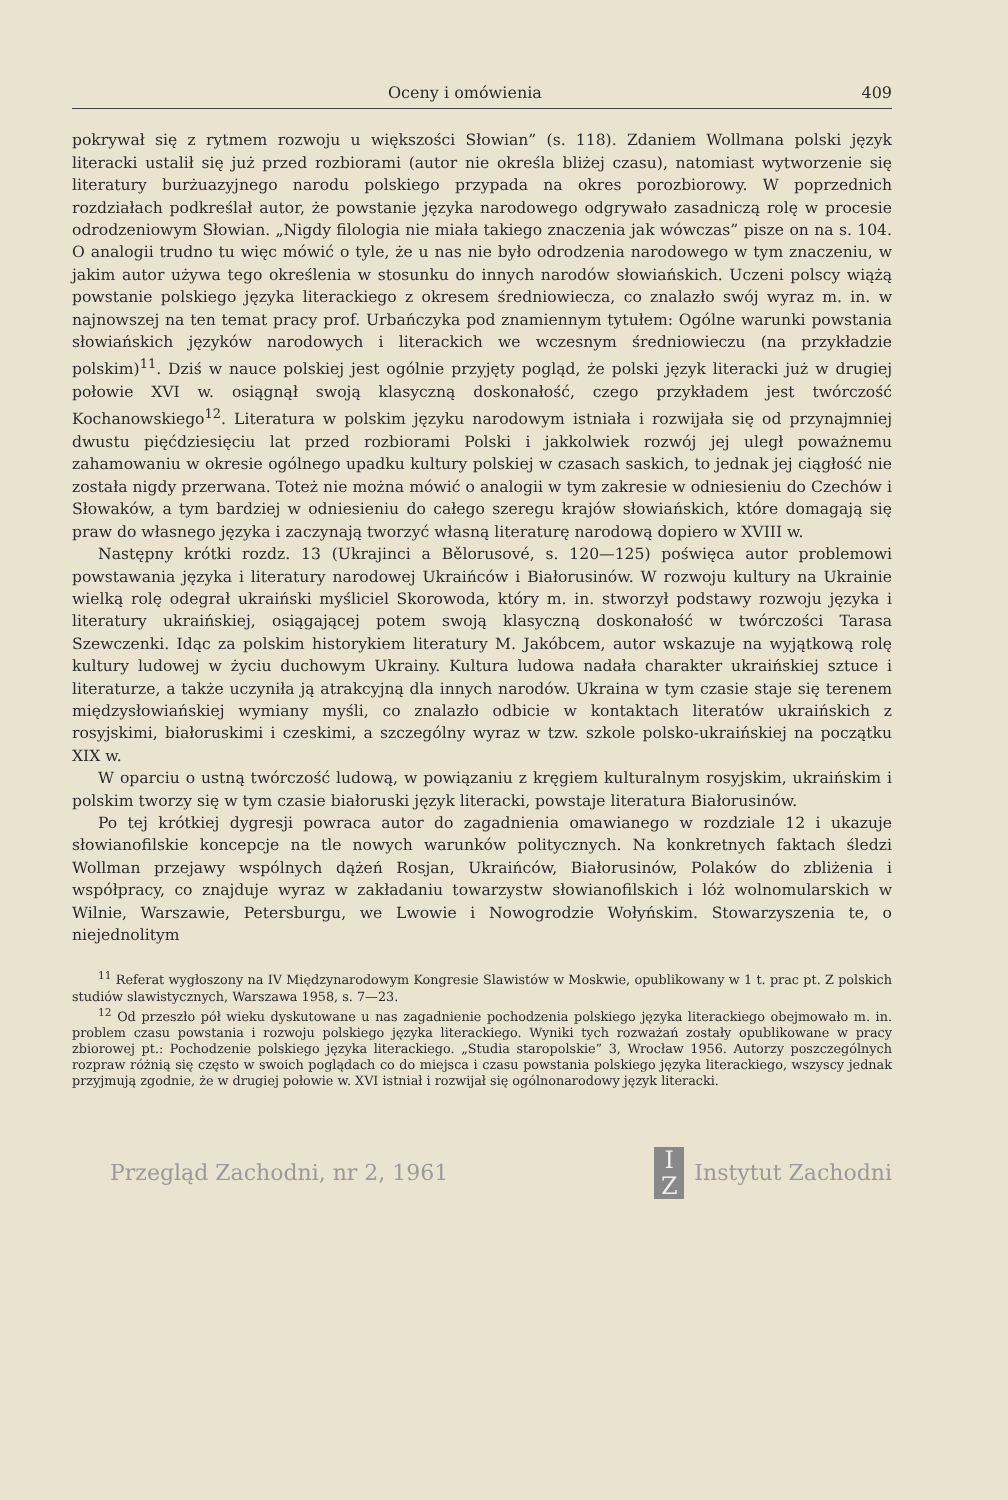Oceny i omówienia 409
pokrywał się z rytmem rozwoju u większości Słowian” (s. 118). Zdaniem Wollmana polski język literacki ustalił się już przed rozbiorami (autor nie określa bliżej czasu), natomiast wytworzenie się literatury burżuazyjnego narodu polskiego przypada na okres porozbiorowy. W poprzednich rozdziałach podkreślał autor, że powstanie języka narodowego odgrywało zasadniczą rolę w procesie odrodzeniowym Słowian. „Nigdy filologia nie miała takiego znaczenia jak wówczas” pisze on na s. 104. O analogii trudno tu więc mówić o tyle, że u nas nie było odrodzenia narodowego w tym znaczeniu, w jakim autor używa tego określenia w stosunku do innych narodów słowiańskich. Uczeni polscy wiążą powstanie polskiego języka literackiego z okresem średniowiecza, co znalazło swój wyraz m. in. w najnowszej na ten temat pracy prof. Urbańczyka pod znamiennym tytułem: Ogólne warunki powstania słowiańskich języków narodowych i literackich we wczesnym średniowieczu (na przykładzie polskim)<sup>11</sup>. Dziś w nauce polskiej jest ogólnie przyjęty pogląd, że polski język literacki już w drugiej połowie XVI w. osiągnął swoją klasyczną doskonałość, czego przykładem jest twórczość Kochanowskiego<sup>12</sup>. Literatura w polskim języku narodowym istniała i rozwijała się od przynajmniej dwustu pięćdziesięciu lat przed rozbiorami Polski i jakkolwiek rozwój jej uległ poważnemu zahamowaniu w okresie ogólnego upadku kultury polskiej w czasach saskich, to jednak jej ciągłość nie została nigdy przerwana. Toteż nie można mówić o analogii w tym zakresie w odniesieniu do Czechów i Słowaków, a tym bardziej w odniesieniu do całego szeregu krajów słowiańskich, które domagają się praw do własnego języka i zaczynają tworzyć własną literaturę narodową dopiero w XVIII w.
Następny krótki rozdz. 13 (Ukrajinci a Bělorusové, s. 120—125) poświęca autor problemowi powstawania języka i literatury narodowej Ukraińców i Białorusinów. W rozwoju kultury na Ukrainie wielką rolę odegrał ukraiński myśliciel Skorowoda, który m. in. stworzył podstawy rozwoju języka i literatury ukraińskiej, osiągającej potem swoją klasyczną doskonałość w twórczości Tarasa Szewczenki. Idąc za polskim historykiem literatury M. Jakóbcem, autor wskazuje na wyjątkową rolę kultury ludowej w życiu duchowym Ukrainy. Kultura ludowa nadała charakter ukraińskiej sztuce i literaturze, a także uczyniła ją atrakcyjną dla innych narodów. Ukraina w tym czasie staje się terenem międzysłowiańskiej wymiany myśli, co znalazło odbicie w kontaktach literatów ukraińskich z rosyjskimi, białoruskimi i czeskimi, a szczególny wyraz w tzw. szkole polsko-ukraińskiej na początku XIX w.
W oparciu o ustną twórczość ludową, w powiązaniu z kręgiem kulturalnym rosyjskim, ukraińskim i polskim tworzy się w tym czasie białoruski język literacki, powstaje literatura Białorusinów.
Po tej krótkiej dygresji powraca autor do zagadnienia omawianego w rozdziale 12 i ukazuje słowianofilskie koncepcje na tle nowych warunków politycznych. Na konkretnych faktach śledzi Wollman przejawy wspólnych dążeń Rosjan, Ukraińców, Białorusinów, Polaków do zbliżenia i współpracy, co znajduje wyraz w zakładaniu towarzystw słowianofilskich i lóż wolnomularskich w Wilnie, Warszawie, Petersburgu, we Lwowie i Nowogrodzie Wołyńskim. Stowarzyszenia te, o niejednolitym
<sup>11</sup> Referat wygłoszony na IV Międzynarodowym Kongresie Slawistów w Moskwie, opublikowany w 1 t. prac pt. Z polskich studiów slawistycznych, Warszawa 1958, s. 7—23.
<sup>12</sup> Od przeszło pół wieku dyskutowane u nas zagadnienie pochodzenia polskiego języka literackiego obejmowało m. in. problem czasu powstania i rozwoju polskiego języka literackiego. Wyniki tych rozważań zostały opublikowane w pracy zbiorowej pt.: Pochodzenie polskiego języka literackiego. „Studia staropolskie” 3, Wrocław 1956. Autorzy poszczególnych rozpraw różnią się często w swoich poglądach co do miejsca i czasu powstania polskiego języka literackiego, wszyscy jednak przyjmują zgodnie, że w drugiej połowie w. XVI istniał i rozwijał się ogólnonarodowy język literacki.
Przegląd Zachodni, nr 2, 1961 I
Z Instytut Zachodni